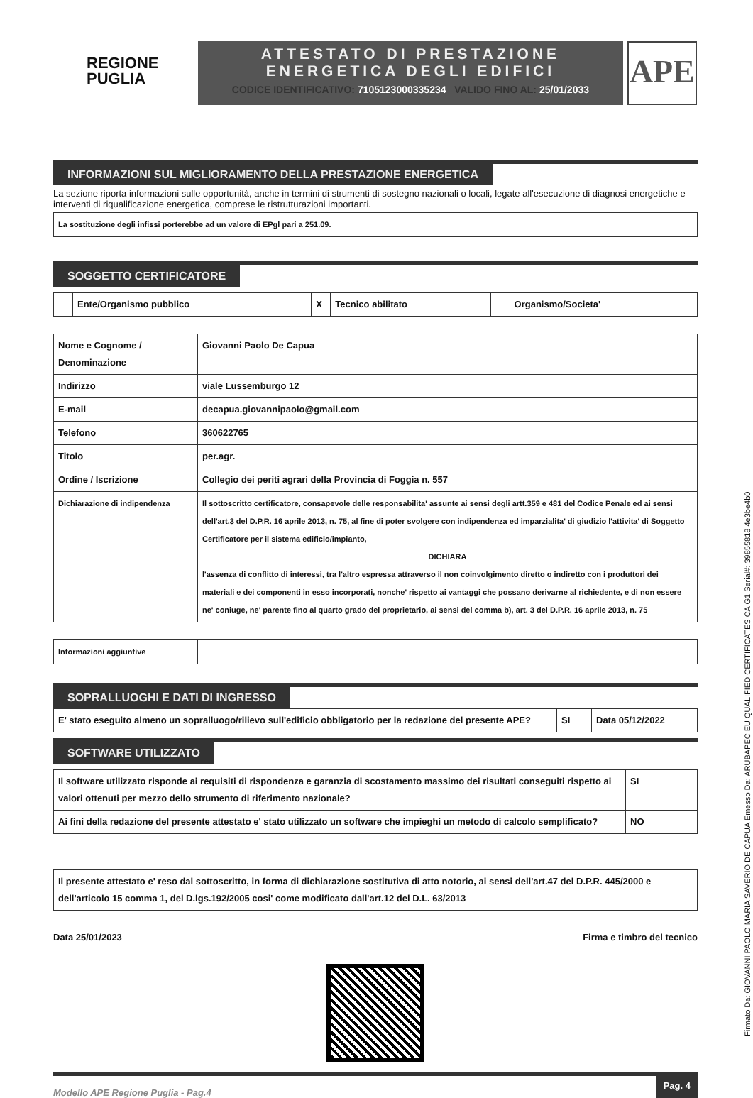REGIONE
PUGLIA
ATTESTATO DI PRESTAZIONE
ENERGETICA DEGLI EDIFICI
CODICE IDENTIFICATIVO: 7105123000335234 VALIDO FINO AL: 25/01/2033
APE
INFORMAZIONI SUL MIGLIORAMENTO DELLA PRESTAZIONE ENERGETICA
La sezione riporta informazioni sulle opportunità, anche in termini di strumenti di sostegno nazionali o locali, legate all'esecuzione di diagnosi energetiche e interventi di riqualificazione energetica, comprese le ristrutturazioni importanti.
| La sostituzione degli infissi porterebbe ad un valore di EPgl pari a 251.09. |
SOGGETTO CERTIFICATORE
| | Ente/Organismo pubblico | X | Tecnico abilitato | | Organismo/Societa' |
| Nome e Cognome / Denominazione | Giovanni Paolo De Capua |
| Indirizzo | viale Lussemburgo 12 |
| E-mail | decapua.giovannipaolo@gmail.com |
| Telefono | 360622765 |
| Titolo | per.agr. |
| Ordine / Iscrizione | Collegio dei periti agrari della Provincia di Foggia n. 557 |
| Dichiarazione di indipendenza | Il sottoscritto certificatore, consapevole delle responsabilita' assunte ai sensi degli artt.359 e 481 del Codice Penale ed ai sensi dell'art.3 del D.P.R. 16 aprile 2013, n. 75, al fine di poter svolgere con indipendenza ed imparzialita' di giudizio l'attivita' di Soggetto Certificatore per il sistema edificio/impianto, DICHIARA l'assenza di conflitto di interessi, tra l'altro espressa attraverso il non coinvolgimento diretto o indiretto con i produttori dei materiali e dei componenti in esso incorporati, nonche' rispetto ai vantaggi che possano derivarne al richiedente, e di non essere ne' coniuge, ne' parente fino al quarto grado del proprietario, ai sensi del comma b), art. 3 del D.P.R. 16 aprile 2013, n. 75 |
| Informazioni aggiuntive | |
SOPRALLUOGHI E DATI DI INGRESSO
| E' stato eseguito almeno un sopralluogo/rilievo sull'edificio obbligatorio per la redazione del presente APE? | SI | Data 05/12/2022 |
SOFTWARE UTILIZZATO
| Il software utilizzato risponde ai requisiti di rispondenza e garanzia di scostamento massimo dei risultati conseguiti rispetto ai valori ottenuti per mezzo dello strumento di riferimento nazionale? | SI |
| Ai fini della redazione del presente attestato e' stato utilizzato un software che impieghi un metodo di calcolo semplificato? | NO |
| Il presente attestato e' reso dal sottoscritto, in forma di dichiarazione sostitutiva di atto notorio, ai sensi dell'art.47 del D.P.R. 445/2000 e dell'articolo 15 comma 1, del D.lgs.192/2005 cosi' come modificato dall'art.12 del D.L. 63/2013 |
Data 25/01/2023 Firma e timbro del tecnico
Modello APE Regione Puglia - Pag.4 Pag. 4
Firmato Da: GIOVANNI PAOLO MARIA SAVERIO DE CAPUA Emesso Da: ARUBAPEC EU QUALIFIED CERTIFICATES CA G1 Serial#: 39855818 4e3be4b0